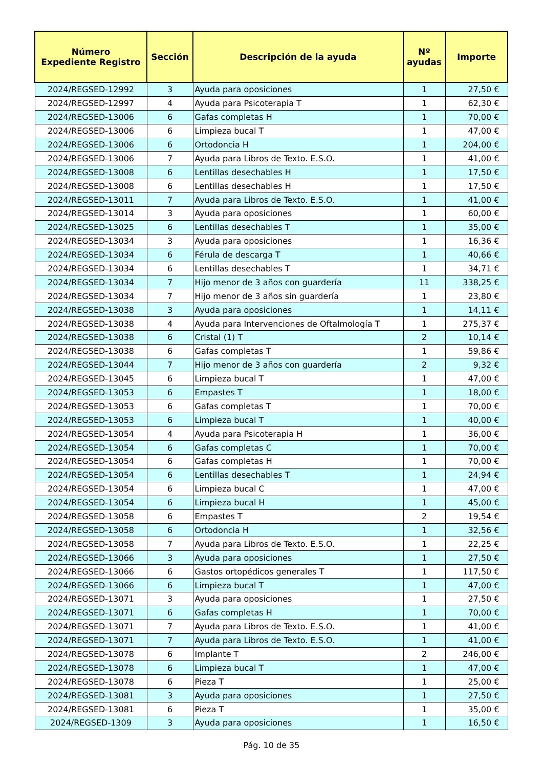| Número Expediente Registro | Sección | Descripción de la ayuda | Nº ayudas | Importe |
| --- | --- | --- | --- | --- |
| 2024/REGSED-12992 | 3 | Ayuda para oposiciones | 1 | 27,50 € |
| 2024/REGSED-12997 | 4 | Ayuda para Psicoterapia T | 1 | 62,30 € |
| 2024/REGSED-13006 | 6 | Gafas completas H | 1 | 70,00 € |
| 2024/REGSED-13006 | 6 | Limpieza bucal T | 1 | 47,00 € |
| 2024/REGSED-13006 | 6 | Ortodoncia H | 1 | 204,00 € |
| 2024/REGSED-13006 | 7 | Ayuda para Libros de Texto. E.S.O. | 1 | 41,00 € |
| 2024/REGSED-13008 | 6 | Lentillas desechables H | 1 | 17,50 € |
| 2024/REGSED-13008 | 6 | Lentillas desechables H | 1 | 17,50 € |
| 2024/REGSED-13011 | 7 | Ayuda para Libros de Texto. E.S.O. | 1 | 41,00 € |
| 2024/REGSED-13014 | 3 | Ayuda para oposiciones | 1 | 60,00 € |
| 2024/REGSED-13025 | 6 | Lentillas desechables T | 1 | 35,00 € |
| 2024/REGSED-13034 | 3 | Ayuda para oposiciones | 1 | 16,36 € |
| 2024/REGSED-13034 | 6 | Férula de descarga T | 1 | 40,66 € |
| 2024/REGSED-13034 | 6 | Lentillas desechables T | 1 | 34,71 € |
| 2024/REGSED-13034 | 7 | Hijo menor de 3 años con guardería | 11 | 338,25 € |
| 2024/REGSED-13034 | 7 | Hijo menor de 3 años sin guardería | 1 | 23,80 € |
| 2024/REGSED-13038 | 3 | Ayuda para oposiciones | 1 | 14,11 € |
| 2024/REGSED-13038 | 4 | Ayuda para Intervenciones de Oftalmología T | 1 | 275,37 € |
| 2024/REGSED-13038 | 6 | Cristal (1) T | 2 | 10,14 € |
| 2024/REGSED-13038 | 6 | Gafas completas T | 1 | 59,86 € |
| 2024/REGSED-13044 | 7 | Hijo menor de 3 años con guardería | 2 | 9,32 € |
| 2024/REGSED-13045 | 6 | Limpieza bucal T | 1 | 47,00 € |
| 2024/REGSED-13053 | 6 | Empastes T | 1 | 18,00 € |
| 2024/REGSED-13053 | 6 | Gafas completas T | 1 | 70,00 € |
| 2024/REGSED-13053 | 6 | Limpieza bucal T | 1 | 40,00 € |
| 2024/REGSED-13054 | 4 | Ayuda para Psicoterapia H | 1 | 36,00 € |
| 2024/REGSED-13054 | 6 | Gafas completas C | 1 | 70,00 € |
| 2024/REGSED-13054 | 6 | Gafas completas H | 1 | 70,00 € |
| 2024/REGSED-13054 | 6 | Lentillas desechables T | 1 | 24,94 € |
| 2024/REGSED-13054 | 6 | Limpieza bucal C | 1 | 47,00 € |
| 2024/REGSED-13054 | 6 | Limpieza bucal H | 1 | 45,00 € |
| 2024/REGSED-13058 | 6 | Empastes T | 2 | 19,54 € |
| 2024/REGSED-13058 | 6 | Ortodoncia H | 1 | 32,56 € |
| 2024/REGSED-13058 | 7 | Ayuda para Libros de Texto. E.S.O. | 1 | 22,25 € |
| 2024/REGSED-13066 | 3 | Ayuda para oposiciones | 1 | 27,50 € |
| 2024/REGSED-13066 | 6 | Gastos ortopédicos generales T | 1 | 117,50 € |
| 2024/REGSED-13066 | 6 | Limpieza bucal T | 1 | 47,00 € |
| 2024/REGSED-13071 | 3 | Ayuda para oposiciones | 1 | 27,50 € |
| 2024/REGSED-13071 | 6 | Gafas completas H | 1 | 70,00 € |
| 2024/REGSED-13071 | 7 | Ayuda para Libros de Texto. E.S.O. | 1 | 41,00 € |
| 2024/REGSED-13071 | 7 | Ayuda para Libros de Texto. E.S.O. | 1 | 41,00 € |
| 2024/REGSED-13078 | 6 | Implante T | 2 | 246,00 € |
| 2024/REGSED-13078 | 6 | Limpieza bucal T | 1 | 47,00 € |
| 2024/REGSED-13078 | 6 | Pieza T | 1 | 25,00 € |
| 2024/REGSED-13081 | 3 | Ayuda para oposiciones | 1 | 27,50 € |
| 2024/REGSED-13081 | 6 | Pieza T | 1 | 35,00 € |
| 2024/REGSED-1309 | 3 | Ayuda para oposiciones | 1 | 16,50 € |
Pág. 10 de 35